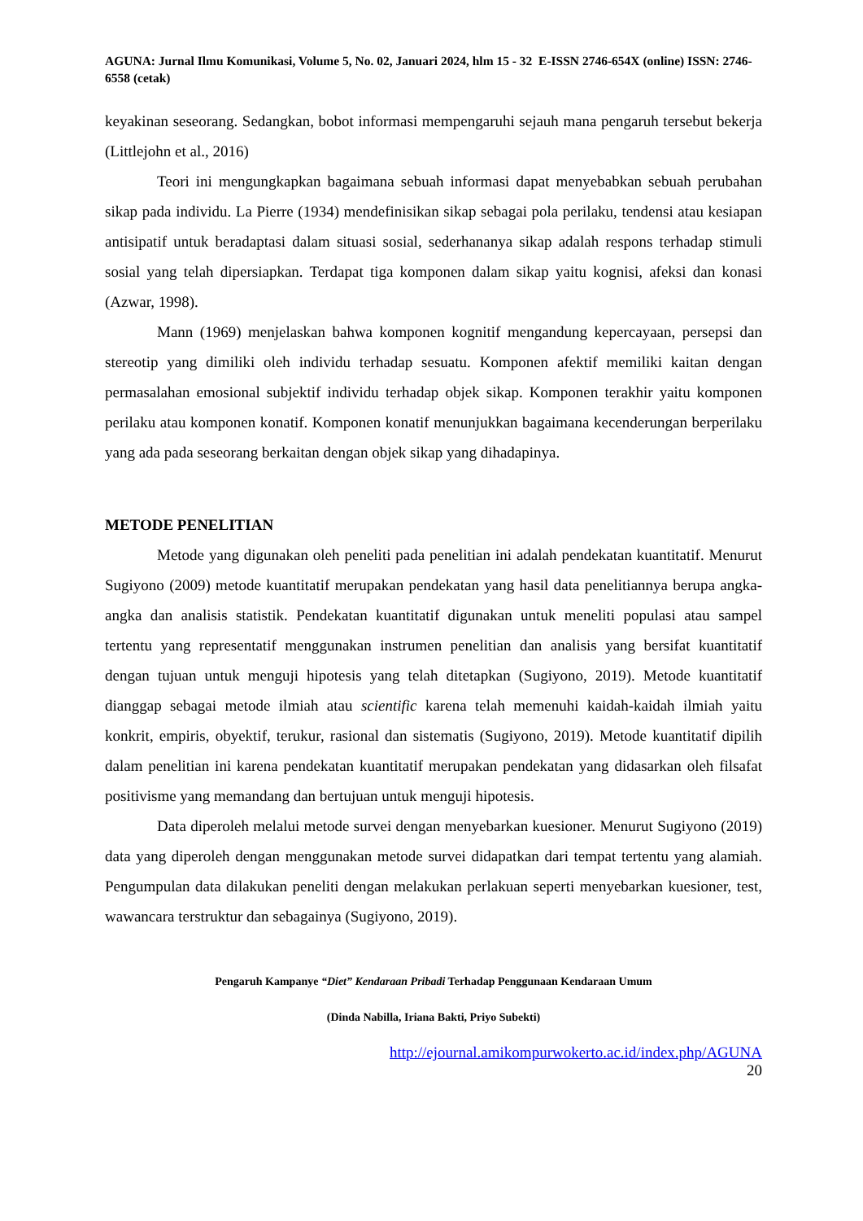AGUNA: Jurnal Ilmu Komunikasi, Volume 5, No. 02, Januari 2024, hlm 15 - 32 E-ISSN 2746-654X (online) ISSN: 2746-6558 (cetak)
keyakinan seseorang. Sedangkan, bobot informasi mempengaruhi sejauh mana pengaruh tersebut bekerja (Littlejohn et al., 2016)
Teori ini mengungkapkan bagaimana sebuah informasi dapat menyebabkan sebuah perubahan sikap pada individu. La Pierre (1934) mendefinisikan sikap sebagai pola perilaku, tendensi atau kesiapan antisipatif untuk beradaptasi dalam situasi sosial, sederhananya sikap adalah respons terhadap stimuli sosial yang telah dipersiapkan. Terdapat tiga komponen dalam sikap yaitu kognisi, afeksi dan konasi (Azwar, 1998).
Mann (1969) menjelaskan bahwa komponen kognitif mengandung kepercayaan, persepsi dan stereotip yang dimiliki oleh individu terhadap sesuatu. Komponen afektif memiliki kaitan dengan permasalahan emosional subjektif individu terhadap objek sikap. Komponen terakhir yaitu komponen perilaku atau komponen konatif. Komponen konatif menunjukkan bagaimana kecenderungan berperilaku yang ada pada seseorang berkaitan dengan objek sikap yang dihadapinya.
METODE PENELITIAN
Metode yang digunakan oleh peneliti pada penelitian ini adalah pendekatan kuantitatif. Menurut Sugiyono (2009) metode kuantitatif merupakan pendekatan yang hasil data penelitiannya berupa angka-angka dan analisis statistik. Pendekatan kuantitatif digunakan untuk meneliti populasi atau sampel tertentu yang representatif menggunakan instrumen penelitian dan analisis yang bersifat kuantitatif dengan tujuan untuk menguji hipotesis yang telah ditetapkan (Sugiyono, 2019). Metode kuantitatif dianggap sebagai metode ilmiah atau scientific karena telah memenuhi kaidah-kaidah ilmiah yaitu konkrit, empiris, obyektif, terukur, rasional dan sistematis (Sugiyono, 2019). Metode kuantitatif dipilih dalam penelitian ini karena pendekatan kuantitatif merupakan pendekatan yang didasarkan oleh filsafat positivisme yang memandang dan bertujuan untuk menguji hipotesis.
Data diperoleh melalui metode survei dengan menyebarkan kuesioner. Menurut Sugiyono (2019) data yang diperoleh dengan menggunakan metode survei didapatkan dari tempat tertentu yang alamiah. Pengumpulan data dilakukan peneliti dengan melakukan perlakuan seperti menyebarkan kuesioner, test, wawancara terstruktur dan sebagainya (Sugiyono, 2019).
Pengaruh Kampanye “Diet” Kendaraan Pribadi Terhadap Penggunaan Kendaraan Umum
(Dinda Nabilla, Iriana Bakti, Priyo Subekti)
http://ejournal.amikompurwokerto.ac.id/index.php/AGUNA
20